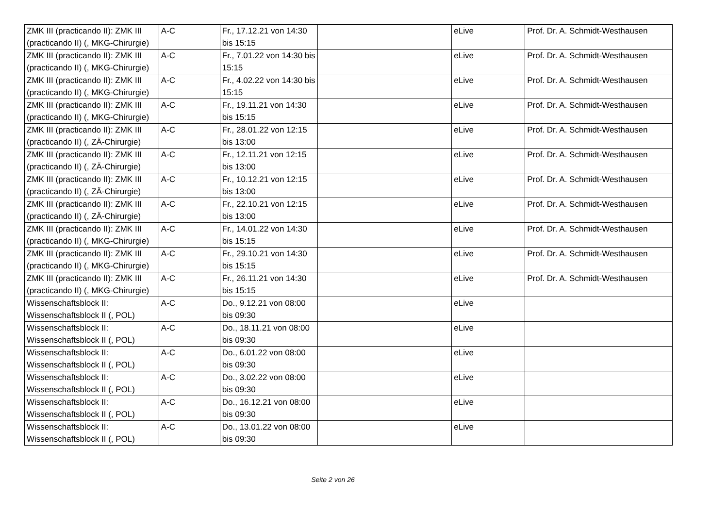| ZMK III (practicando II): ZMK III (practicando II) (, MKG-Chirurgie) | A-C | Fr., 17.12.21 von 14:30 bis 15:15 | | eLive | Prof. Dr. A. Schmidt-Westhausen |
| ZMK III (practicando II): ZMK III (practicando II) (, MKG-Chirurgie) | A-C | Fr., 7.01.22 von 14:30 bis 15:15 | | eLive | Prof. Dr. A. Schmidt-Westhausen |
| ZMK III (practicando II): ZMK III (practicando II) (, MKG-Chirurgie) | A-C | Fr., 4.02.22 von 14:30 bis 15:15 | | eLive | Prof. Dr. A. Schmidt-Westhausen |
| ZMK III (practicando II): ZMK III (practicando II) (, MKG-Chirurgie) | A-C | Fr., 19.11.21 von 14:30 bis 15:15 | | eLive | Prof. Dr. A. Schmidt-Westhausen |
| ZMK III (practicando II): ZMK III (practicando II) (, ZÄ-Chirurgie) | A-C | Fr., 28.01.22 von 12:15 bis 13:00 | | eLive | Prof. Dr. A. Schmidt-Westhausen |
| ZMK III (practicando II): ZMK III (practicando II) (, ZÄ-Chirurgie) | A-C | Fr., 12.11.21 von 12:15 bis 13:00 | | eLive | Prof. Dr. A. Schmidt-Westhausen |
| ZMK III (practicando II): ZMK III (practicando II) (, ZÄ-Chirurgie) | A-C | Fr., 10.12.21 von 12:15 bis 13:00 | | eLive | Prof. Dr. A. Schmidt-Westhausen |
| ZMK III (practicando II): ZMK III (practicando II) (, ZÄ-Chirurgie) | A-C | Fr., 22.10.21 von 12:15 bis 13:00 | | eLive | Prof. Dr. A. Schmidt-Westhausen |
| ZMK III (practicando II): ZMK III (practicando II) (, MKG-Chirurgie) | A-C | Fr., 14.01.22 von 14:30 bis 15:15 | | eLive | Prof. Dr. A. Schmidt-Westhausen |
| ZMK III (practicando II): ZMK III (practicando II) (, MKG-Chirurgie) | A-C | Fr., 29.10.21 von 14:30 bis 15:15 | | eLive | Prof. Dr. A. Schmidt-Westhausen |
| ZMK III (practicando II): ZMK III (practicando II) (, MKG-Chirurgie) | A-C | Fr., 26.11.21 von 14:30 bis 15:15 | | eLive | Prof. Dr. A. Schmidt-Westhausen |
| Wissenschaftsblock II: Wissenschaftsblock II (, POL) | A-C | Do., 9.12.21 von 08:00 bis 09:30 | | eLive | |
| Wissenschaftsblock II: Wissenschaftsblock II (, POL) | A-C | Do., 18.11.21 von 08:00 bis 09:30 | | eLive | |
| Wissenschaftsblock II: Wissenschaftsblock II (, POL) | A-C | Do., 6.01.22 von 08:00 bis 09:30 | | eLive | |
| Wissenschaftsblock II: Wissenschaftsblock II (, POL) | A-C | Do., 3.02.22 von 08:00 bis 09:30 | | eLive | |
| Wissenschaftsblock II: Wissenschaftsblock II (, POL) | A-C | Do., 16.12.21 von 08:00 bis 09:30 | | eLive | |
| Wissenschaftsblock II: Wissenschaftsblock II (, POL) | A-C | Do., 13.01.22 von 08:00 bis 09:30 | | eLive | |
Seite 2 von 26